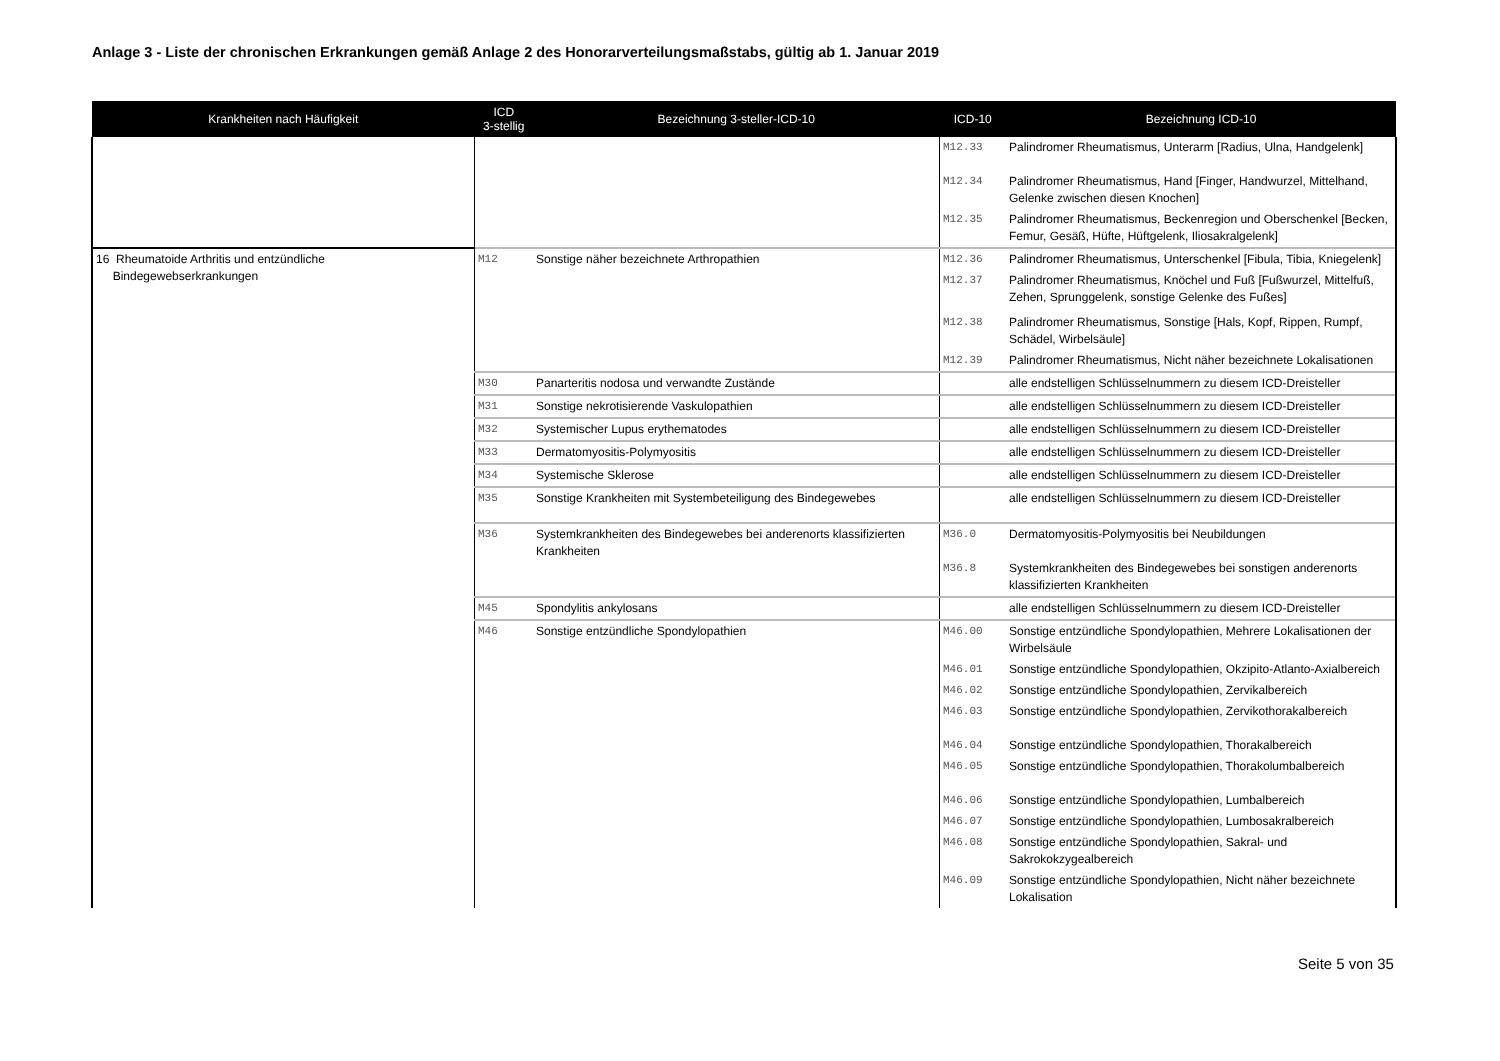Anlage 3 - Liste der chronischen Erkrankungen gemäß Anlage 2 des Honorarverteilungsmaßstabs, gültig ab 1. Januar 2019
| Krankheiten nach Häufigkeit | ICD 3-stellig | Bezeichnung 3-steller-ICD-10 | ICD-10 | Bezeichnung ICD-10 |
| --- | --- | --- | --- | --- |
| | | | M12.33 | Palindromer Rheumatismus, Unterarm [Radius, Ulna, Handgelenk] |
| | | | M12.34 | Palindromer Rheumatismus, Hand [Finger, Handwurzel, Mittelhand, Gelenke zwischen diesen Knochen] |
| | | | M12.35 | Palindromer Rheumatismus, Beckenregion und Oberschenkel [Becken, Femur, Gesäß, Hüfte, Hüftgelenk, Iliosakralgelenk] |
| 16 Rheumatoide Arthritis und entzündliche Bindegewebserkrankungen | M12 | Sonstige näher bezeichnete Arthropathien | M12.36 | Palindromer Rheumatismus, Unterschenkel [Fibula, Tibia, Kniegelenk] |
| | | | M12.37 | Palindromer Rheumatismus, Knöchel und Fuß [Fußwurzel, Mittelfuß, Zehen, Sprunggelenk, sonstige Gelenke des Fußes] |
| | | | M12.38 | Palindromer Rheumatismus, Sonstige [Hals, Kopf, Rippen, Rumpf, Schädel, Wirbelsäule] |
| | | | M12.39 | Palindromer Rheumatismus, Nicht näher bezeichnete Lokalisationen |
| | M30 | Panarteritis nodosa und verwandte Zustände | | alle endstelligen Schlüsselnummern zu diesem ICD-Dreisteller |
| | M31 | Sonstige nekrotisierende Vaskulopathien | | alle endstelligen Schlüsselnummern zu diesem ICD-Dreisteller |
| | M32 | Systemischer Lupus erythematodes | | alle endstelligen Schlüsselnummern zu diesem ICD-Dreisteller |
| | M33 | Dermatomyositis-Polymyositis | | alle endstelligen Schlüsselnummern zu diesem ICD-Dreisteller |
| | M34 | Systemische Sklerose | | alle endstelligen Schlüsselnummern zu diesem ICD-Dreisteller |
| | M35 | Sonstige Krankheiten mit Systembeteiligung des Bindegewebes | | alle endstelligen Schlüsselnummern zu diesem ICD-Dreisteller |
| | M36 | Systemkrankheiten des Bindegewebes bei anderenorts klassifizierten Krankheiten | M36.0 | Dermatomyositis-Polymyositis bei Neubildungen |
| | | | M36.8 | Systemkrankheiten des Bindegewebes bei sonstigen anderenorts klassifizierten Krankheiten |
| | M45 | Spondylitis ankylosans | | alle endstelligen Schlüsselnummern zu diesem ICD-Dreisteller |
| | M46 | Sonstige entzündliche Spondylopathien | M46.00 | Sonstige entzündliche Spondylopathien, Mehrere Lokalisationen der Wirbelsäule |
| | | | M46.01 | Sonstige entzündliche Spondylopathien, Okzipito-Atlanto-Axialbereich |
| | | | M46.02 | Sonstige entzündliche Spondylopathien, Zervikalbereich |
| | | | M46.03 | Sonstige entzündliche Spondylopathien, Zervikothorakalbereich |
| | | | M46.04 | Sonstige entzündliche Spondylopathien, Thorakalbereich |
| | | | M46.05 | Sonstige entzündliche Spondylopathien, Thorakolumbalbereich |
| | | | M46.06 | Sonstige entzündliche Spondylopathien, Lumbalbereich |
| | | | M46.07 | Sonstige entzündliche Spondylopathien, Lumbosakralbereich |
| | | | M46.08 | Sonstige entzündliche Spondylopathien, Sakral- und Sakrokokzygealbereich |
| | | | M46.09 | Sonstige entzündliche Spondylopathien, Nicht näher bezeichnete Lokalisation |
Seite 5 von 35